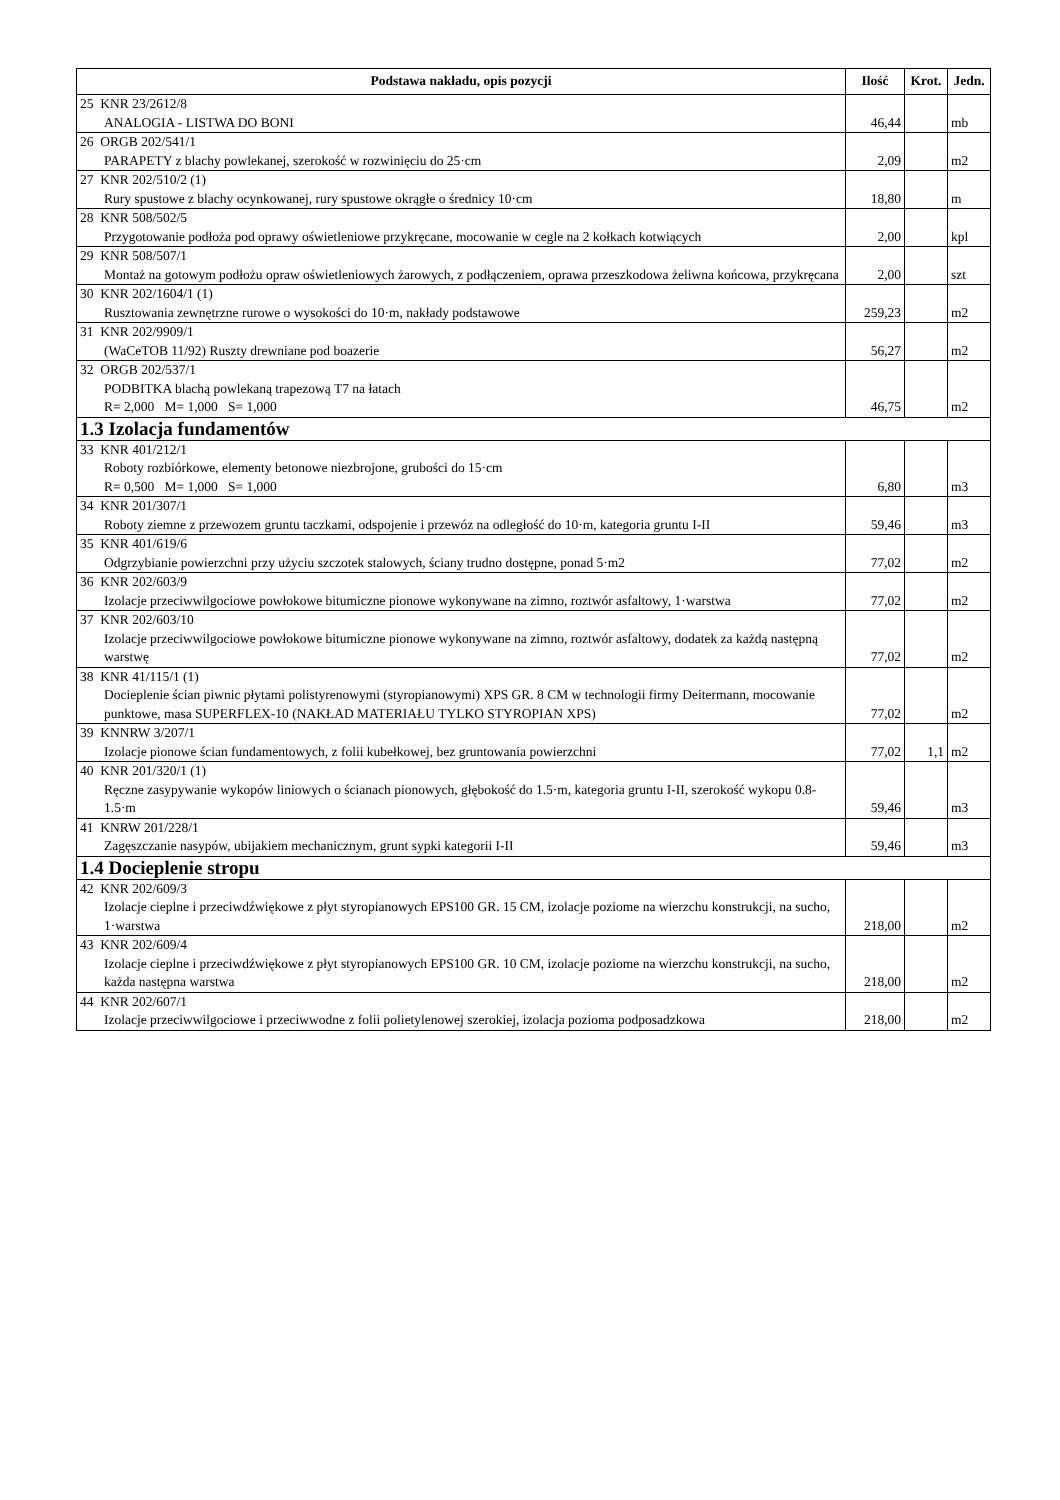| Podstawa nakładu, opis pozycji | Ilość | Krot. | Jedn. |
| --- | --- | --- | --- |
| 25 KNR 23/2612/8 ANALOGIA - LISTWA DO BONI | 46,44 | | mb |
| 26 ORGB 202/541/1 PARAPETY z blachy powlekanej, szerokość w rozwinięciu do 25·cm | 2,09 | | m2 |
| 27 KNR 202/510/2 (1) Rury spustowe z blachy ocynkowanej, rury spustowe okrągłe o średnicy 10·cm | 18,80 | | m |
| 28 KNR 508/502/5 Przygotowanie podłoża pod oprawy oświetleniowe przykręcane, mocowanie w cegle na 2 kołkach kotwiących | 2,00 | | kpl |
| 29 KNR 508/507/1 Montaż na gotowym podłożu opraw oświetleniowych żarowych, z podłączeniem, oprawa przeszkodowa żeliwna końcowa, przykręcana | 2,00 | | szt |
| 30 KNR 202/1604/1 (1) Rusztowania zewnętrzne rurowe o wysokości do 10·m, nakłady podstawowe | 259,23 | | m2 |
| 31 KNR 202/9909/1 (WaCeTOB 11/92) Ruszty drewniane pod boazerie | 56,27 | | m2 |
| 32 ORGB 202/537/1 PODBITKA blachą powlekaną trapezową T7 na łatach R= 2,000 M= 1,000 S= 1,000 | 46,75 | | m2 |
| 1.3 Izolacja fundamentów | | | |
| 33 KNR 401/212/1 Roboty rozbiórkowe, elementy betonowe niezbrojone, grubości do 15·cm R= 0,500 M= 1,000 S= 1,000 | 6,80 | | m3 |
| 34 KNR 201/307/1 Roboty ziemne z przewozem gruntu taczkami, odspojenie i przewóz na odległość do 10·m, kategoria gruntu I-II | 59,46 | | m3 |
| 35 KNR 401/619/6 Odgrzybianie powierzchni przy użyciu szczotek stalowych, ściany trudno dostępne, ponad 5·m2 | 77,02 | | m2 |
| 36 KNR 202/603/9 Izolacje przeciwwilgociowe powłokowe bitumiczne pionowe wykonywane na zimno, roztwór asfaltowy, 1·warstwa | 77,02 | | m2 |
| 37 KNR 202/603/10 Izolacje przeciwwilgociowe powłokowe bitumiczne pionowe wykonywane na zimno, roztwór asfaltowy, dodatek za każdą następną warstwę | 77,02 | | m2 |
| 38 KNR 41/115/1 (1) Docieplenie ścian piwnic płytami polistyrenowymi (styropianowymi) XPS GR. 8 CM w technologii firmy Deitermann, mocowanie punktowe, masa SUPERFLEX-10 (NAKŁAD MATERIAŁU TYLKO STYROPIAN XPS) | 77,02 | | m2 |
| 39 KNNRW 3/207/1 Izolacje pionowe ścian fundamentowych, z folii kubełkowej, bez gruntowania powierzchni | 77,02 | 1,1 | m2 |
| 40 KNR 201/320/1 (1) Ręczne zasypywanie wykopów liniowych o ścianach pionowych, głębokość do 1.5·m, kategoria gruntu I-II, szerokość wykopu 0.8-1.5·m | 59,46 | | m3 |
| 41 KNRW 201/228/1 Zagęszczanie nasypów, ubijakiem mechanicznym, grunt sypki kategorii I-II | 59,46 | | m3 |
| 1.4 Docieplenie stropu | | | |
| 42 KNR 202/609/3 Izolacje cieplne i przeciwdźwiękowe z płyt styropianowych EPS100 GR. 15 CM, izolacje poziome na wierzchu konstrukcji, na sucho, 1·warstwa | 218,00 | | m2 |
| 43 KNR 202/609/4 Izolacje cieplne i przeciwdźwiękowe z płyt styropianowych EPS100 GR. 10 CM, izolacje poziome na wierzchu konstrukcji, na sucho, każda następna warstwa | 218,00 | | m2 |
| 44 KNR 202/607/1 Izolacje przeciwwilgociowe i przeciwwodne z folii polietylenowej szerokiej, izolacja pozioma podposadzkowa | 218,00 | | m2 |